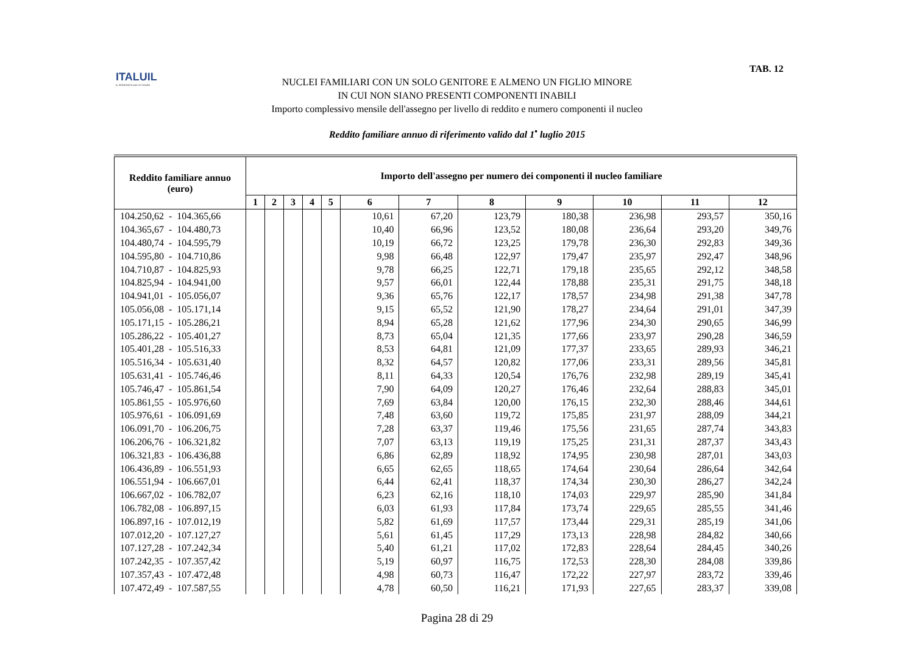ITALUIL
IL PATRONATO DEI CITTADINI
TAB. 12
NUCLEI FAMILIARI CON UN SOLO GENITORE E ALMENO UN FIGLIO MINORE
IN CUI NON SIANO PRESENTI COMPONENTI INABILI
Importo complessivo mensile dell'assegno per livello di reddito e numero componenti il nucleo
Reddito familiare annuo di riferimento valido dal 1<sup>•</sup> luglio 2015
| Reddito familiare annuo (euro) | Importo dell'assegno per numero dei componenti il nucleo familiare | | | | | | | | | | | |
| --- | --- | --- | --- | --- | --- | --- | --- | --- | --- | --- | --- | --- |
| | 1 | 2 | 3 | 4 | 5 | 6 | 7 | 8 | 9 | 10 | 11 | 12 |
| 104.250,62 - 104.365,66 | | | | | | 10,61 | 67,20 | 123,79 | 180,38 | 236,98 | 293,57 | 350,16 |
| 104.365,67 - 104.480,73 | | | | | | 10,40 | 66,96 | 123,52 | 180,08 | 236,64 | 293,20 | 349,76 |
| 104.480,74 - 104.595,79 | | | | | | 10,19 | 66,72 | 123,25 | 179,78 | 236,30 | 292,83 | 349,36 |
| 104.595,80 - 104.710,86 | | | | | | 9,98 | 66,48 | 122,97 | 179,47 | 235,97 | 292,47 | 348,96 |
| 104.710,87 - 104.825,93 | | | | | | 9,78 | 66,25 | 122,71 | 179,18 | 235,65 | 292,12 | 348,58 |
| 104.825,94 - 104.941,00 | | | | | | 9,57 | 66,01 | 122,44 | 178,88 | 235,31 | 291,75 | 348,18 |
| 104.941,01 - 105.056,07 | | | | | | 9,36 | 65,76 | 122,17 | 178,57 | 234,98 | 291,38 | 347,78 |
| 105.056,08 - 105.171,14 | | | | | | 9,15 | 65,52 | 121,90 | 178,27 | 234,64 | 291,01 | 347,39 |
| 105.171,15 - 105.286,21 | | | | | | 8,94 | 65,28 | 121,62 | 177,96 | 234,30 | 290,65 | 346,99 |
| 105.286,22 - 105.401,27 | | | | | | 8,73 | 65,04 | 121,35 | 177,66 | 233,97 | 290,28 | 346,59 |
| 105.401,28 - 105.516,33 | | | | | | 8,53 | 64,81 | 121,09 | 177,37 | 233,65 | 289,93 | 346,21 |
| 105.516,34 - 105.631,40 | | | | | | 8,32 | 64,57 | 120,82 | 177,06 | 233,31 | 289,56 | 345,81 |
| 105.631,41 - 105.746,46 | | | | | | 8,11 | 64,33 | 120,54 | 176,76 | 232,98 | 289,19 | 345,41 |
| 105.746,47 - 105.861,54 | | | | | | 7,90 | 64,09 | 120,27 | 176,46 | 232,64 | 288,83 | 345,01 |
| 105.861,55 - 105.976,60 | | | | | | 7,69 | 63,84 | 120,00 | 176,15 | 232,30 | 288,46 | 344,61 |
| 105.976,61 - 106.091,69 | | | | | | 7,48 | 63,60 | 119,72 | 175,85 | 231,97 | 288,09 | 344,21 |
| 106.091,70 - 106.206,75 | | | | | | 7,28 | 63,37 | 119,46 | 175,56 | 231,65 | 287,74 | 343,83 |
| 106.206,76 - 106.321,82 | | | | | | 7,07 | 63,13 | 119,19 | 175,25 | 231,31 | 287,37 | 343,43 |
| 106.321,83 - 106.436,88 | | | | | | 6,86 | 62,89 | 118,92 | 174,95 | 230,98 | 287,01 | 343,03 |
| 106.436,89 - 106.551,93 | | | | | | 6,65 | 62,65 | 118,65 | 174,64 | 230,64 | 286,64 | 342,64 |
| 106.551,94 - 106.667,01 | | | | | | 6,44 | 62,41 | 118,37 | 174,34 | 230,30 | 286,27 | 342,24 |
| 106.667,02 - 106.782,07 | | | | | | 6,23 | 62,16 | 118,10 | 174,03 | 229,97 | 285,90 | 341,84 |
| 106.782,08 - 106.897,15 | | | | | | 6,03 | 61,93 | 117,84 | 173,74 | 229,65 | 285,55 | 341,46 |
| 106.897,16 - 107.012,19 | | | | | | 5,82 | 61,69 | 117,57 | 173,44 | 229,31 | 285,19 | 341,06 |
| 107.012,20 - 107.127,27 | | | | | | 5,61 | 61,45 | 117,29 | 173,13 | 228,98 | 284,82 | 340,66 |
| 107.127,28 - 107.242,34 | | | | | | 5,40 | 61,21 | 117,02 | 172,83 | 228,64 | 284,45 | 340,26 |
| 107.242,35 - 107.357,42 | | | | | | 5,19 | 60,97 | 116,75 | 172,53 | 228,30 | 284,08 | 339,86 |
| 107.357,43 - 107.472,48 | | | | | | 4,98 | 60,73 | 116,47 | 172,22 | 227,97 | 283,72 | 339,46 |
| 107.472,49 - 107.587,55 | | | | | | 4,78 | 60,50 | 116,21 | 171,93 | 227,65 | 283,37 | 339,08 |
Pagina 28 di 29